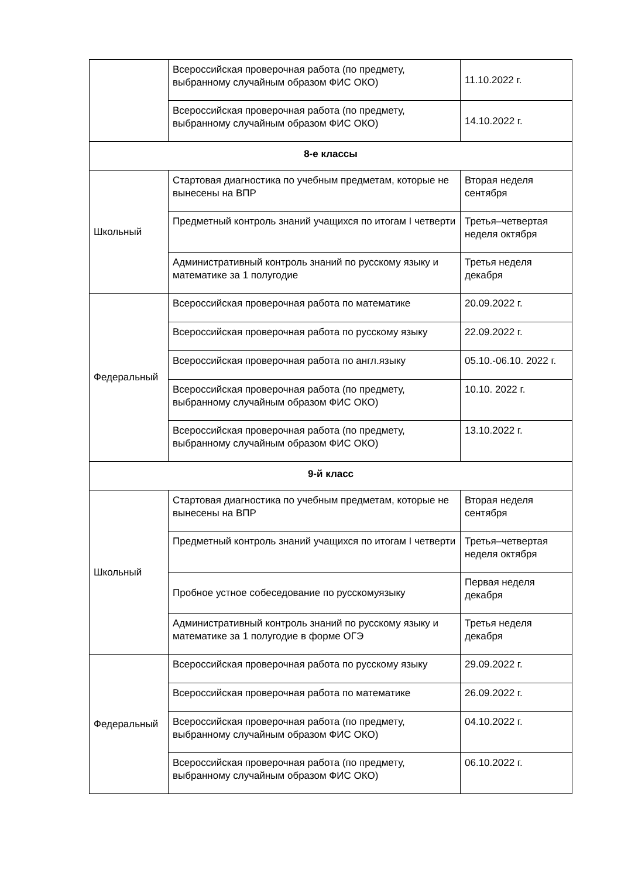| | Всероссийская проверочная работа (по предмету, выбранному случайным образом ФИС ОКО) | 11.10.2022 г. |
| | Всероссийская проверочная работа (по предмету, выбранному случайным образом ФИС ОКО) | 14.10.2022 г. |
| 8-е классы | | |
| Школьный | Стартовая диагностика по учебным предметам, которые не вынесены на ВПР | Вторая неделя сентября |
| | Предметный контроль знаний учащихся по итогам I четверти | Третья–четвертая неделя октября |
| | Административный контроль знаний по русскому языку и математике за 1 полугодие | Третья неделя декабря |
| Федеральный | Всероссийская проверочная работа по математике | 20.09.2022 г. |
| | Всероссийская проверочная работа по русскому языку | 22.09.2022 г. |
| | Всероссийская проверочная работа по англ.языку | 05.10.-06.10. 2022 г. |
| | Всероссийская проверочная работа (по предмету, выбранному случайным образом ФИС ОКО) | 10.10. 2022 г. |
| | Всероссийская проверочная работа (по предмету, выбранному случайным образом ФИС ОКО) | 13.10.2022 г. |
| 9-й класс | | |
| Школьный | Стартовая диагностика по учебным предметам, которые не вынесены на ВПР | Вторая неделя сентября |
| | Предметный контроль знаний учащихся по итогам I четверти | Третья–четвертая неделя октября |
| | Пробное устное собеседование по русскомуязыку | Первая неделя декабря |
| | Административный контроль знаний по русскому языку и математике за 1 полугодие в форме ОГЭ | Третья неделя декабря |
| Федеральный | Всероссийская проверочная работа по русскому языку | 29.09.2022 г. |
| | Всероссийская проверочная работа по математике | 26.09.2022 г. |
| | Всероссийская проверочная работа (по предмету, выбранному случайным образом ФИС ОКО) | 04.10.2022 г. |
| | Всероссийская проверочная работа (по предмету, выбранному случайным образом ФИС ОКО) | 06.10.2022 г. |